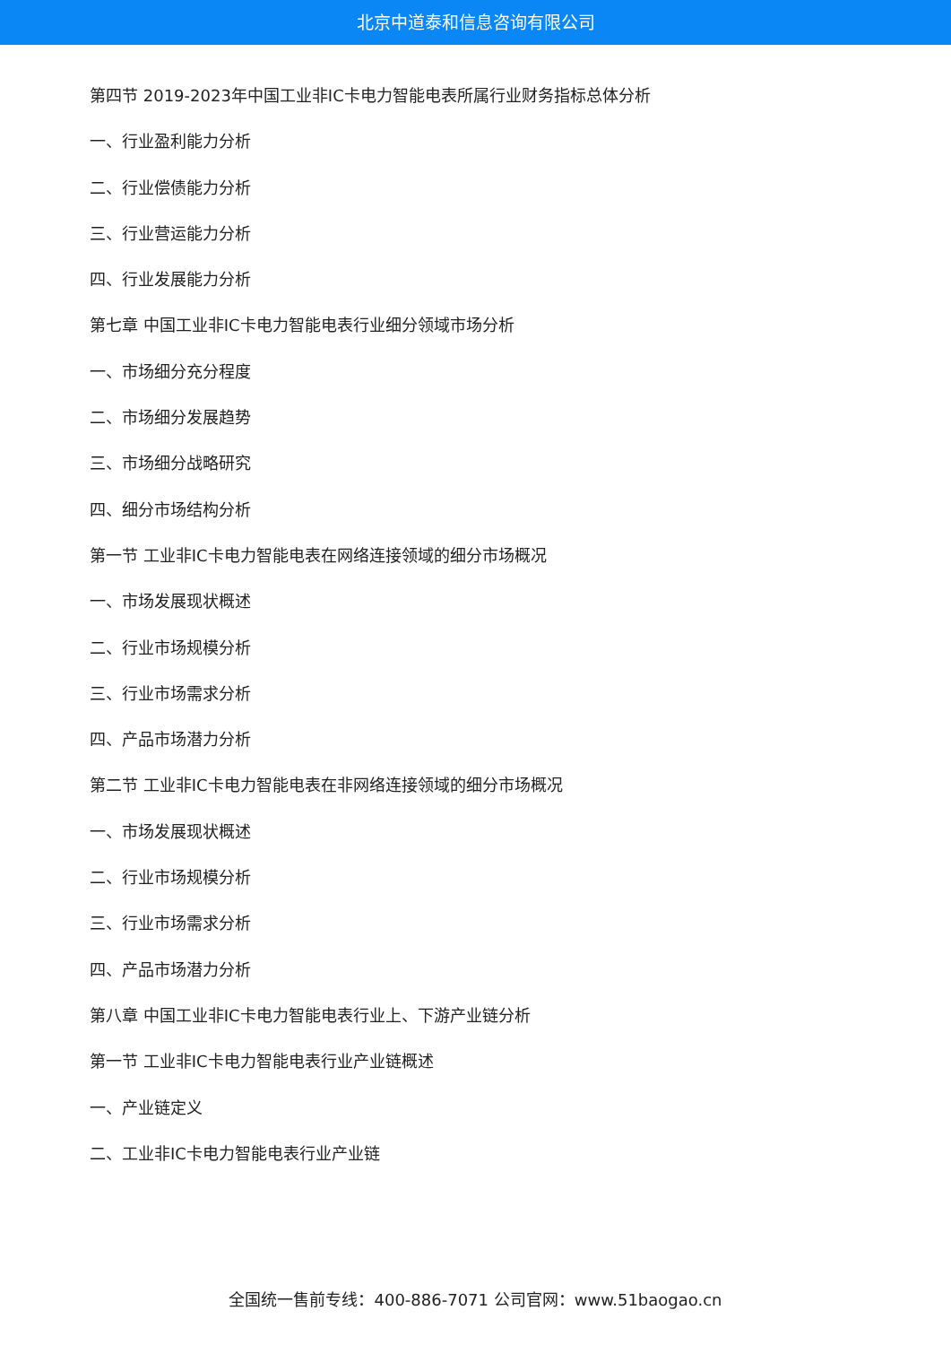北京中道泰和信息咨询有限公司
第四节 2019-2023年中国工业非IC卡电力智能电表所属行业财务指标总体分析
一、行业盈利能力分析
二、行业偿债能力分析
三、行业营运能力分析
四、行业发展能力分析
第七章 中国工业非IC卡电力智能电表行业细分领域市场分析
一、市场细分充分程度
二、市场细分发展趋势
三、市场细分战略研究
四、细分市场结构分析
第一节 工业非IC卡电力智能电表在网络连接领域的细分市场概况
一、市场发展现状概述
二、行业市场规模分析
三、行业市场需求分析
四、产品市场潜力分析
第二节 工业非IC卡电力智能电表在非网络连接领域的细分市场概况
一、市场发展现状概述
二、行业市场规模分析
三、行业市场需求分析
四、产品市场潜力分析
第八章 中国工业非IC卡电力智能电表行业上、下游产业链分析
第一节 工业非IC卡电力智能电表行业产业链概述
一、产业链定义
二、工业非IC卡电力智能电表行业产业链
全国统一售前专线：400-886-7071 公司官网：www.51baogao.cn